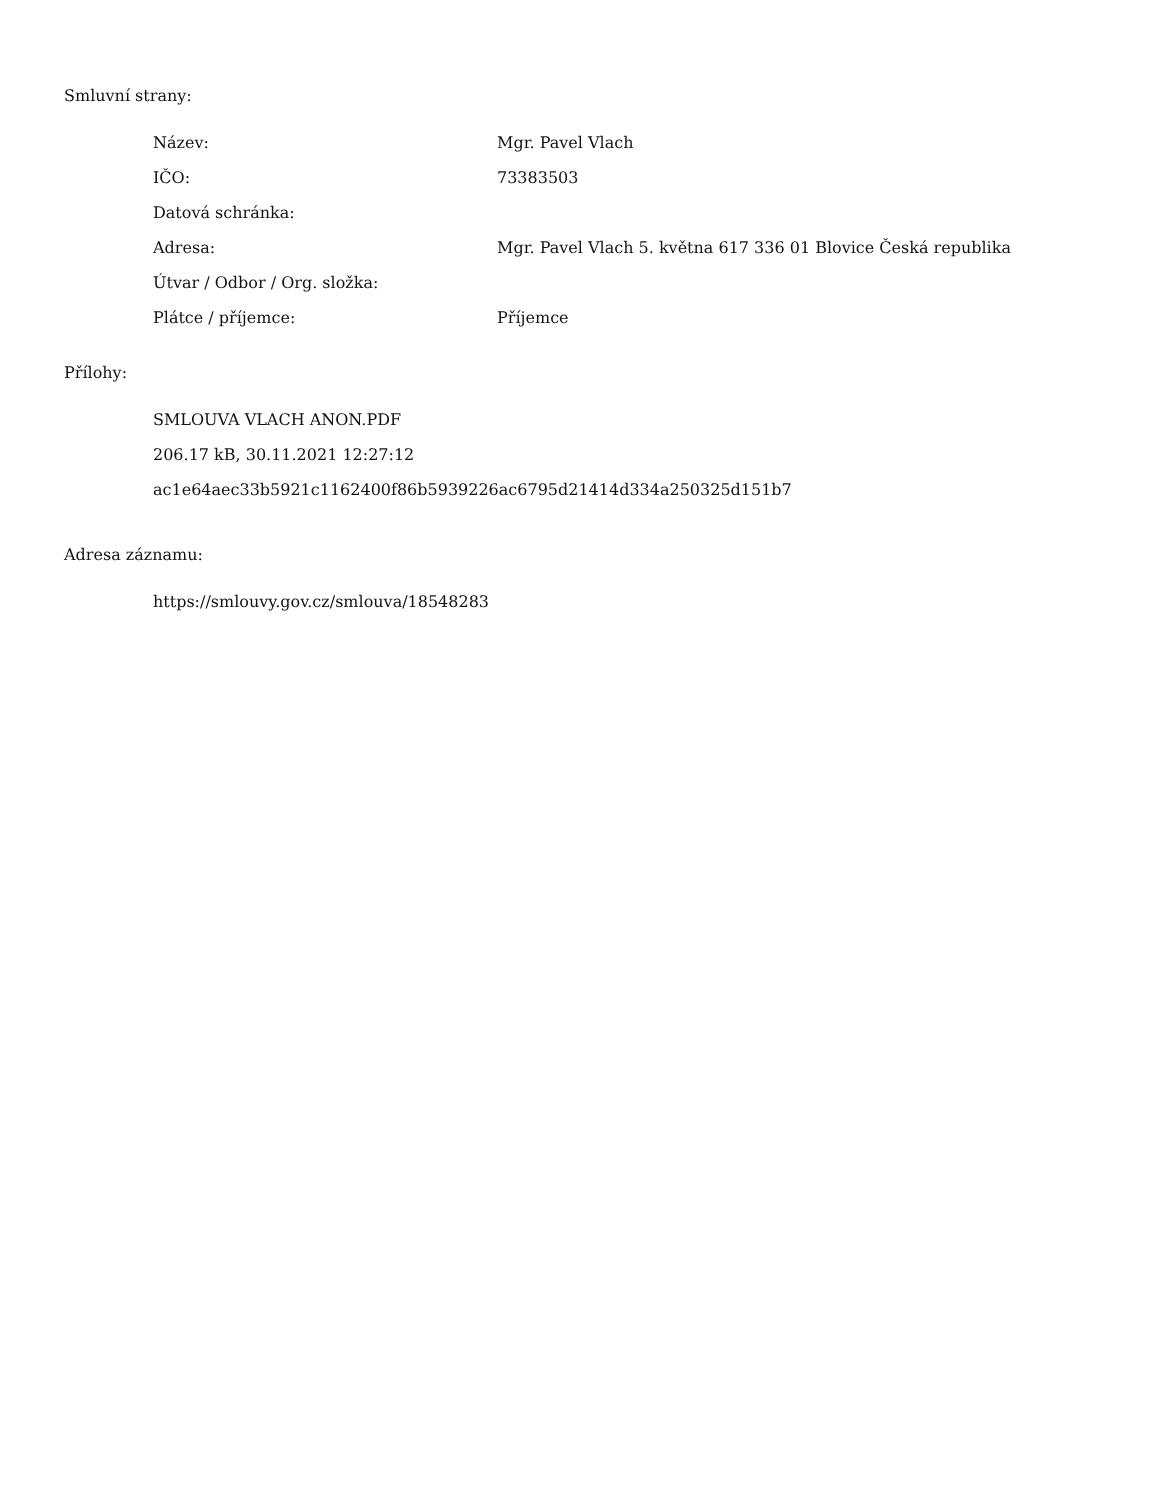Smluvní strany:
| Název: | Mgr. Pavel Vlach |
| IČO: | 73383503 |
| Datová schránka: | |
| Adresa: | Mgr. Pavel Vlach 5. května 617 336 01 Blovice Česká republika |
| Útvar / Odbor / Org. složka: | |
| Plátce / příjemce: | Příjemce |
Přílohy:
SMLOUVA VLACH ANON.PDF
206.17 kB, 30.11.2021 12:27:12
ac1e64aec33b5921c1162400f86b5939226ac6795d21414d334a250325d151b7
Adresa záznamu:
https://smlouvy.gov.cz/smlouva/18548283